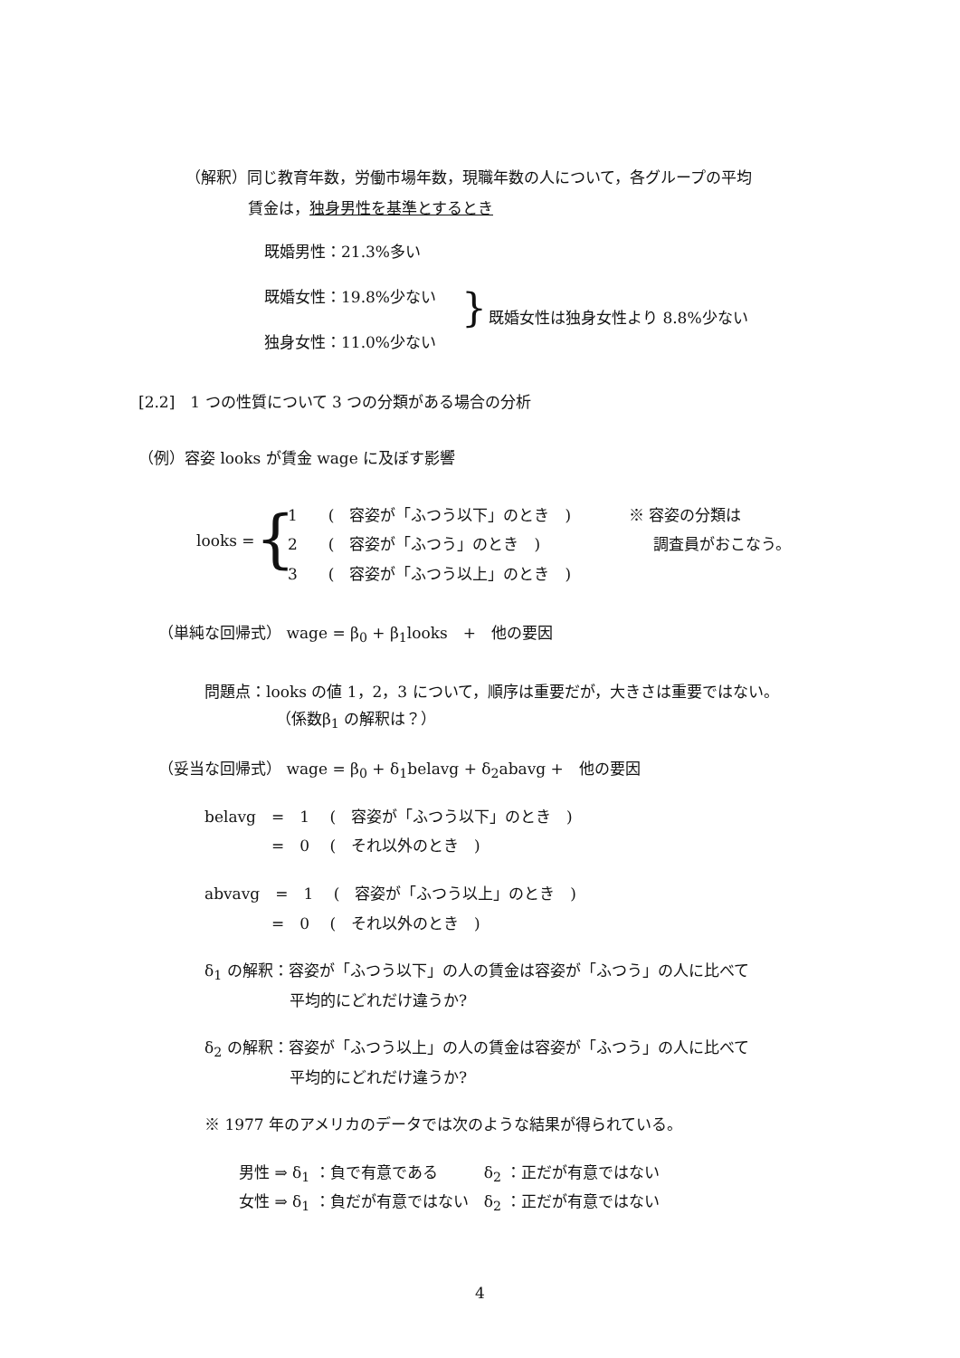（解釈）同じ教育年数，労働市場年数，現職年数の人について，各グループの平均
賃金は，独身男性を基準とするとき
既婚男性：21.3%多い
既婚女性：19.8%少ない } 既婚女性は独身女性より 8.8%少ない
独身女性：11.0%少ない
[2.2]　1 つの性質について 3 つの分類がある場合の分析
（例）容姿 looks が賃金 wage に及ぼす影響
1　　(　容姿が「ふつう以下」のとき　) ※ 容姿の分類は
looks = { 2　　(　容姿が「ふつう」のとき　) 調査員がおこなう。
3　　(　容姿が「ふつう以上」のとき　)
（単純な回帰式） wage = β<sub>0</sub> + β<sub>1</sub>looks　+　他の要因
問題点：looks の値 1，2，3 について，順序は重要だが，大きさは重要ではない。
（係数β<sub>1</sub> の解釈は？）
（妥当な回帰式） wage = β<sub>0</sub> + δ<sub>1</sub>belavg + δ<sub>2</sub>abavg +　他の要因
belavg　=　1　 (　容姿が「ふつう以下」のとき　)
=　0　 (　それ以外のとき　)
abvavg　=　1　 (　容姿が「ふつう以上」のとき　)
=　0　 (　それ以外のとき　)
δ<sub>1</sub> の解釈：容姿が「ふつう以下」の人の賃金は容姿が「ふつう」の人に比べて
平均的にどれだけ違うか?
δ<sub>2</sub> の解釈：容姿が「ふつう以上」の人の賃金は容姿が「ふつう」の人に比べて
平均的にどれだけ違うか?
※ 1977 年のアメリカのデータでは次のような結果が得られている。
男性 ⇒ δ<sub>1</sub> ：負で有意である　　　δ<sub>2</sub> ：正だが有意ではない
女性 ⇒ δ<sub>1</sub> ：負だが有意ではない　δ<sub>2</sub> ：正だが有意ではない
4